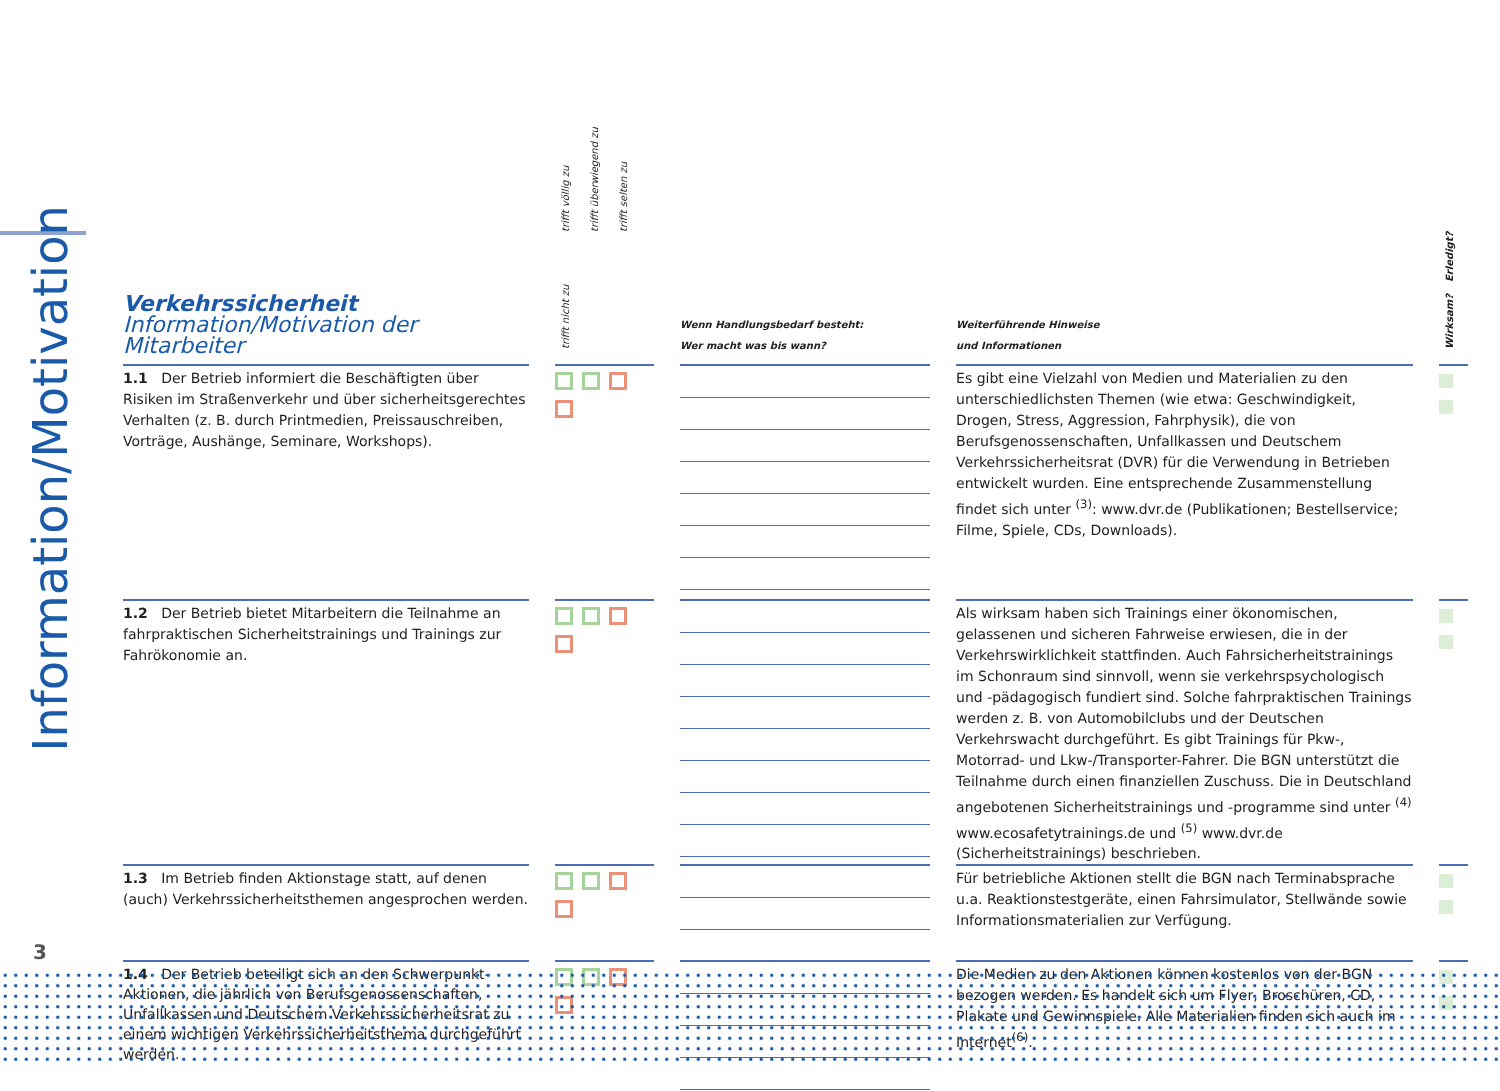Information/Motivation
| Verkehrssicherheit Information/Motivation der Mitarbeiter | | trifft völlig zu trifft überwiegend zu trifft selten zu trifft nicht zu | | Wenn Handlungsbedarf besteht: Wer macht was bis wann? | | Weiterführende Hinweise und Informationen | | Erledigt? Wirksam? |
| --- | --- | --- | --- | --- | --- | --- | --- | --- |
| 1.1 Der Betrieb informiert die Beschäftigten über Risiken im Straßenverkehr und über sicherheitsgerechtes Verhalten (z. B. durch Printmedien, Preissauschreiben, Vorträge, Aushänge, Seminare, Workshops). | | | | | | Es gibt eine Vielzahl von Medien und Materialien zu den unterschiedlichsten Themen (wie etwa: Geschwindigkeit, Drogen, Stress, Aggression, Fahrphysik), die von Berufsgenossenschaften, Unfallkassen und Deutschem Verkehrssicherheitsrat (DVR) für die Verwendung in Betrieben entwickelt wurden. Eine entsprechende Zusammenstellung findet sich unter <sup>(3)</sup>: www.dvr.de (Publikationen; Bestellservice; Filme, Spiele, CDs, Downloads). | | |
| 1.2 Der Betrieb bietet Mitarbeitern die Teilnahme an fahrpraktischen Sicherheitstrainings und Trainings zur Fahrökonomie an. | | | | | | Als wirksam haben sich Trainings einer ökonomischen, gelassenen und sicheren Fahrweise erwiesen, die in der Verkehrswirklichkeit stattfinden. Auch Fahrsicherheitstrainings im Schonraum sind sinnvoll, wenn sie verkehrspsychologisch und -pädagogisch fundiert sind. Solche fahrpraktischen Trainings werden z. B. von Automobilclubs und der Deutschen Verkehrswacht durchgeführt. Es gibt Trainings für Pkw-, Motorrad- und Lkw-/Transporter-Fahrer. Die BGN unterstützt die Teilnahme durch einen finanziellen Zuschuss. Die in Deutschland angebotenen Sicherheitstrainings und -programme sind unter <sup>(4)</sup> www.ecosafetytrainings.de und <sup>(5)</sup> www.dvr.de (Sicherheitstrainings) beschrieben. | | |
| 1.3 Im Betrieb finden Aktionstage statt, auf denen (auch) Verkehrssicherheitsthemen angesprochen werden. | | | | | | Für betriebliche Aktionen stellt die BGN nach Terminabsprache u.a. Reaktionstestgeräte, einen Fahrsimulator, Stellwände sowie Informationsmaterialien zur Verfügung. | | |
| 1.4 Der Betrieb beteiligt sich an den Schwerpunkt-Aktionen, die jährlich von Berufsgenossenschaften, Unfallkassen und Deutschem Verkehrssicherheitsrat zu einem wichtigen Verkehrssicherheitsthema durchgeführt werden. | | | | | | Die Medien zu den Aktionen können kostenlos von der BGN bezogen werden. Es handelt sich um Flyer, Broschüren, CD, Plakate und Gewinnspiele. Alle Materialien finden sich auch im Internet<sup>(6)</sup>. | | |
3